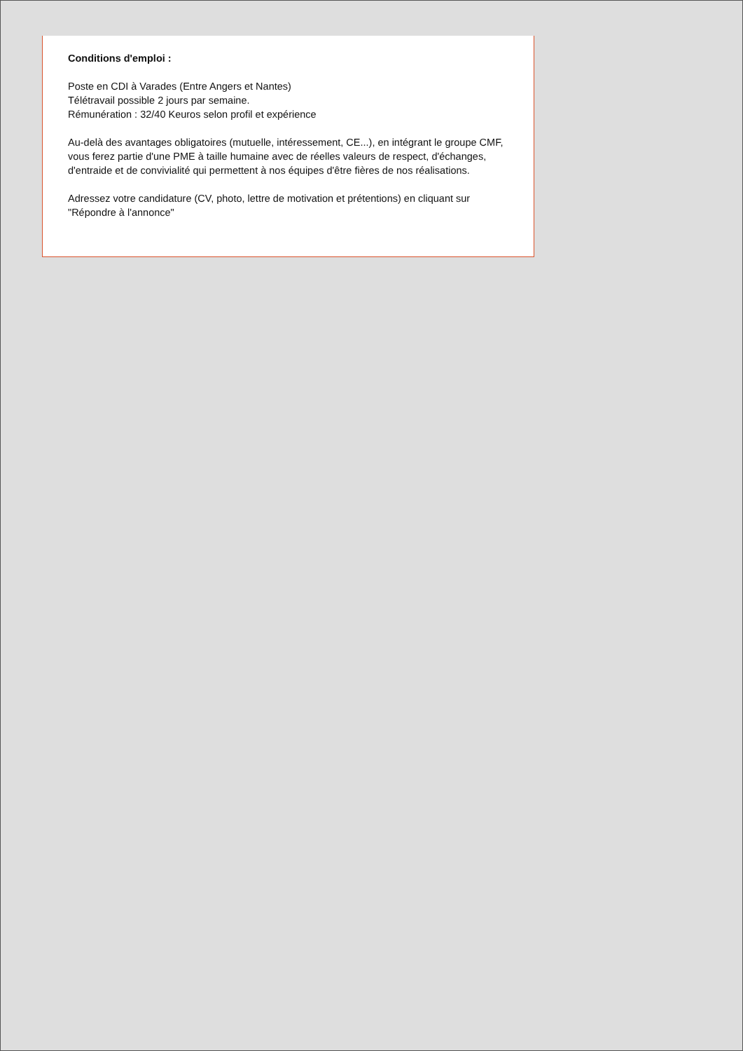Conditions d'emploi :
Poste en CDI à Varades (Entre Angers et Nantes)
Télétravail possible 2 jours par semaine.
Rémunération : 32/40 Keuros selon profil et expérience
Au-delà des avantages obligatoires (mutuelle, intéressement, CE...), en intégrant le groupe CMF, vous ferez partie d'une PME à taille humaine avec de réelles valeurs de respect, d'échanges, d'entraide et de convivialité qui permettent à nos équipes d'être fières de nos réalisations.
Adressez votre candidature (CV, photo, lettre de motivation et prétentions) en cliquant sur "Répondre à l'annonce"